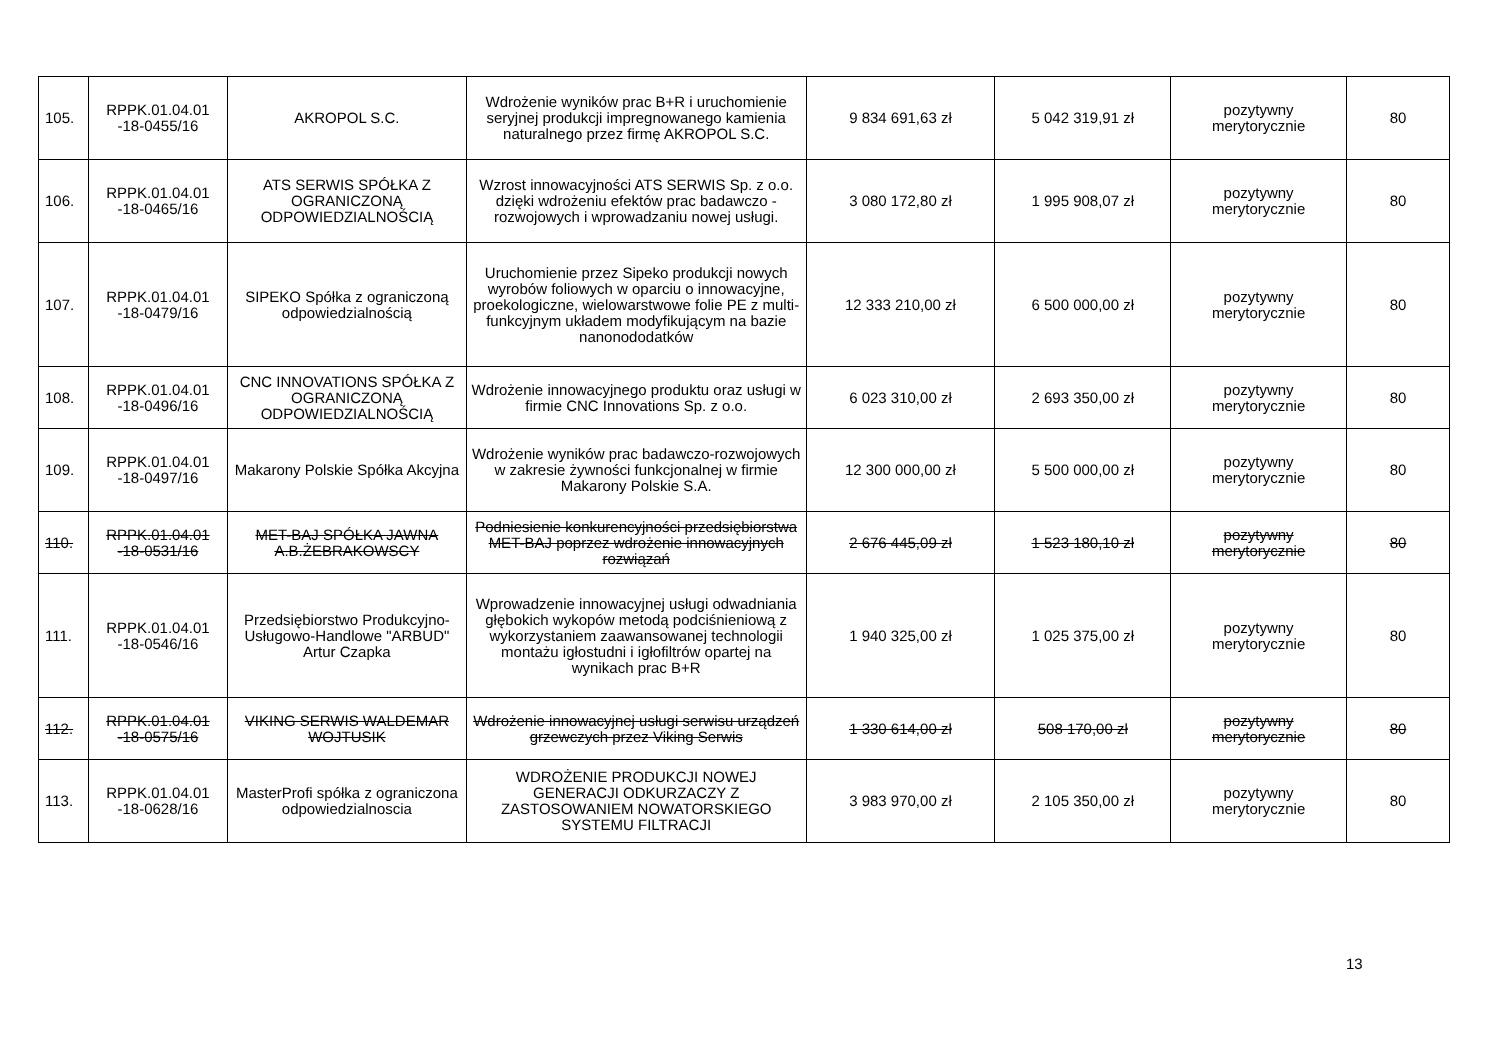| 105. | RPPK.01.04.01 -18-0455/16 | AKROPOL S.C. | Wdrożenie wyników prac B+R i uruchomienie seryjnej produkcji impregnowanego kamienia naturalnego przez firmę AKROPOL S.C. | 9 834 691,63 zł | 5 042 319,91 zł | pozytywny merytorycznie | 80 |
| 106. | RPPK.01.04.01 -18-0465/16 | ATS SERWIS SPÓŁKA Z OGRANICZONĄ ODPOWIEDZIALNOŚCIĄ | Wzrost innowacyjności ATS SERWIS Sp. z o.o. dzięki wdrożeniu efektów prac badawczo - rozwojowych i wprowadzaniu nowej usługi. | 3 080 172,80 zł | 1 995 908,07 zł | pozytywny merytorycznie | 80 |
| 107. | RPPK.01.04.01 -18-0479/16 | SIPEKO Spółka z ograniczoną odpowiedzialnością | Uruchomienie przez Sipeko produkcji nowych wyrobów foliowych w oparciu o innowacyjne, proekologiczne, wielowarstwowe folie PE z multi-funkcyjnym układem modyfikującym na bazie nanonododatków | 12 333 210,00 zł | 6 500 000,00 zł | pozytywny merytorycznie | 80 |
| 108. | RPPK.01.04.01 -18-0496/16 | CNC INNOVATIONS SPÓŁKA Z OGRANICZONĄ ODPOWIEDZIALNOŚCIĄ | Wdrożenie innowacyjnego produktu oraz usługi w firmie CNC Innovations Sp. z o.o. | 6 023 310,00 zł | 2 693 350,00 zł | pozytywny merytorycznie | 80 |
| 109. | RPPK.01.04.01 -18-0497/16 | Makarony Polskie Spółka Akcyjna | Wdrożenie wyników prac badawczo-rozwojowych w zakresie żywności funkcjonalnej w firmie Makarony Polskie S.A. | 12 300 000,00 zł | 5 500 000,00 zł | pozytywny merytorycznie | 80 |
| 110. | RPPK.01.04.01 -18-0531/16 | MET-BAJ SPÓŁKA JAWNA A.B.ŻEBRAKOWSCY | Podniesienie konkurencyjności przedsiębiorstwa MET-BAJ poprzez wdrożenie innowacyjnych rozwiązań | 2 676 445,09 zł | 1 523 180,10 zł | pozytywny merytorycznie | 80 |
| 111. | RPPK.01.04.01 -18-0546/16 | Przedsiębiorstwo Produkcyjno-Usługowo-Handlowe "ARBUD" Artur Czapka | Wprowadzenie innowacyjnej usługi odwadniania głębokich wykopów metodą podciśnieniową z wykorzystaniem zaawansowanej technologii montażu igłostudni i igłofiltrów opartej na wynikach prac B+R | 1 940 325,00 zł | 1 025 375,00 zł | pozytywny merytorycznie | 80 |
| 112. | RPPK.01.04.01 -18-0575/16 | VIKING SERWIS WALDEMAR WOJTUSIK | Wdrożenie innowacyjnej usługi serwisu urządzeń grzewczych przez Viking Serwis | 1 330 614,00 zł | 508 170,00 zł | pozytywny merytorycznie | 80 |
| 113. | RPPK.01.04.01 -18-0628/16 | MasterProfi spółka z ograniczona odpowiedzialnoscia | WDROŻENIE PRODUKCJI NOWEJ GENERACJI ODKURZACZY Z ZASTOSOWANIEM NOWATORSKIEGO SYSTEMU FILTRACJI | 3 983 970,00 zł | 2 105 350,00 zł | pozytywny merytorycznie | 80 |
13